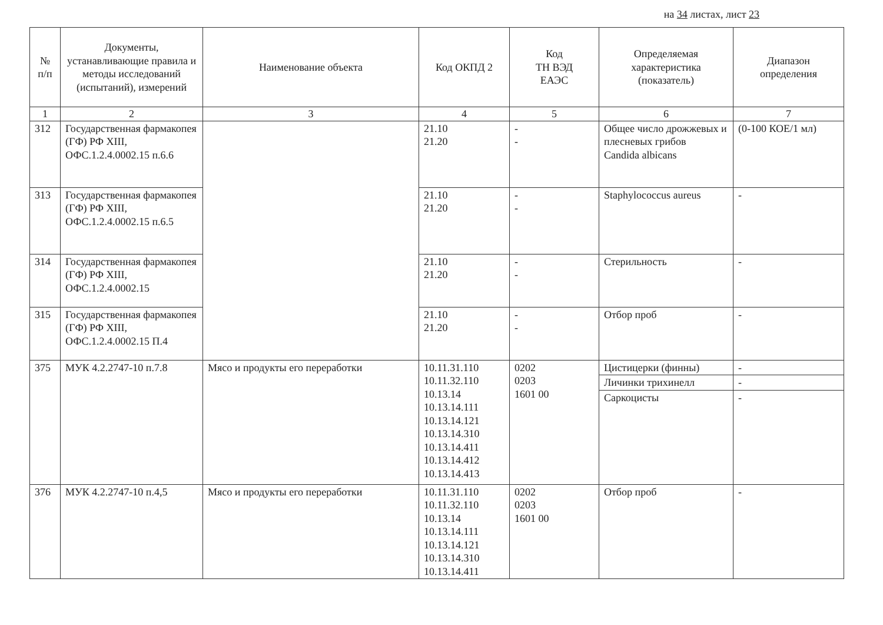на 34 листах, лист 23
| № п/п | Документы, устанавливающие правила и методы исследований (испытаний), измерений | Наименование объекта | Код ОКПД 2 | Код ТН ВЭД ЕАЭС | Определяемая характеристика (показатель) | Диапазон определения |
| --- | --- | --- | --- | --- | --- | --- |
| 1 | 2 | 3 | 4 | 5 | 6 | 7 |
| 312 | Государственная фармакопея (ГФ) РФ XIII, ОФС.1.2.4.0002.15 п.6.6 | | 21.10 21.20 | - - | Общее число дрожжевых и плесневых грибов Candida albicans | (0-100 КОЕ/1 мл) |
| 313 | Государственная фармакопея (ГФ) РФ XIII, ОФС.1.2.4.0002.15 п.6.5 | | 21.10 21.20 | - - | Staphylococcus aureus | - |
| 314 | Государственная фармакопея (ГФ) РФ XIII, ОФС.1.2.4.0002.15 | | 21.10 21.20 | - - | Стерильность | - |
| 315 | Государственная фармакопея (ГФ) РФ XIII, ОФС.1.2.4.0002.15 П.4 | | 21.10 21.20 | - - | Отбор проб | - |
| 375 | МУК 4.2.2747-10 п.7.8 | Мясо и продукты его переработки | 10.11.31.110 10.11.32.110 10.13.14 10.13.14.111 10.13.14.121 10.13.14.310 10.13.14.411 10.13.14.412 10.13.14.413 | 0202 0203 1601 00 | Цистицерки (финны) | - |
| | | | | | Личинки трихинелл | - |
| | | | | | Саркоцисты | - |
| 376 | МУК 4.2.2747-10 п.4,5 | Мясо и продукты его переработки | 10.11.31.110 10.11.32.110 10.13.14 10.13.14.111 10.13.14.121 10.13.14.310 10.13.14.411 | 0202 0203 1601 00 | Отбор проб | - |